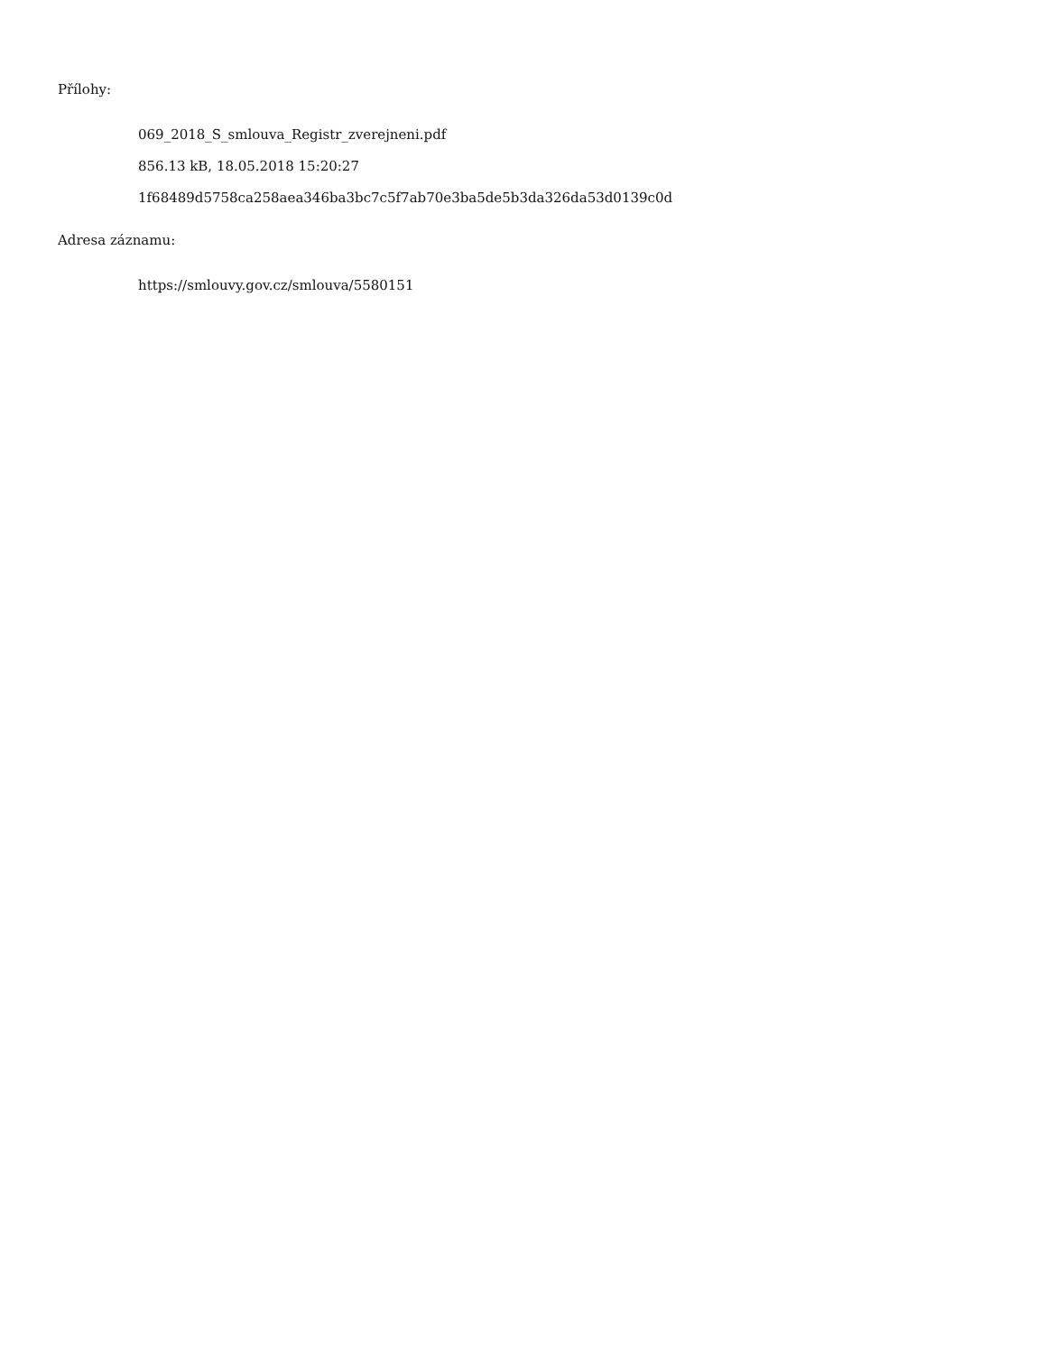Přílohy:
069_2018_S_smlouva_Registr_zverejneni.pdf
856.13 kB, 18.05.2018 15:20:27
1f68489d5758ca258aea346ba3bc7c5f7ab70e3ba5de5b3da326da53d0139c0d
Adresa záznamu:
https://smlouvy.gov.cz/smlouva/5580151